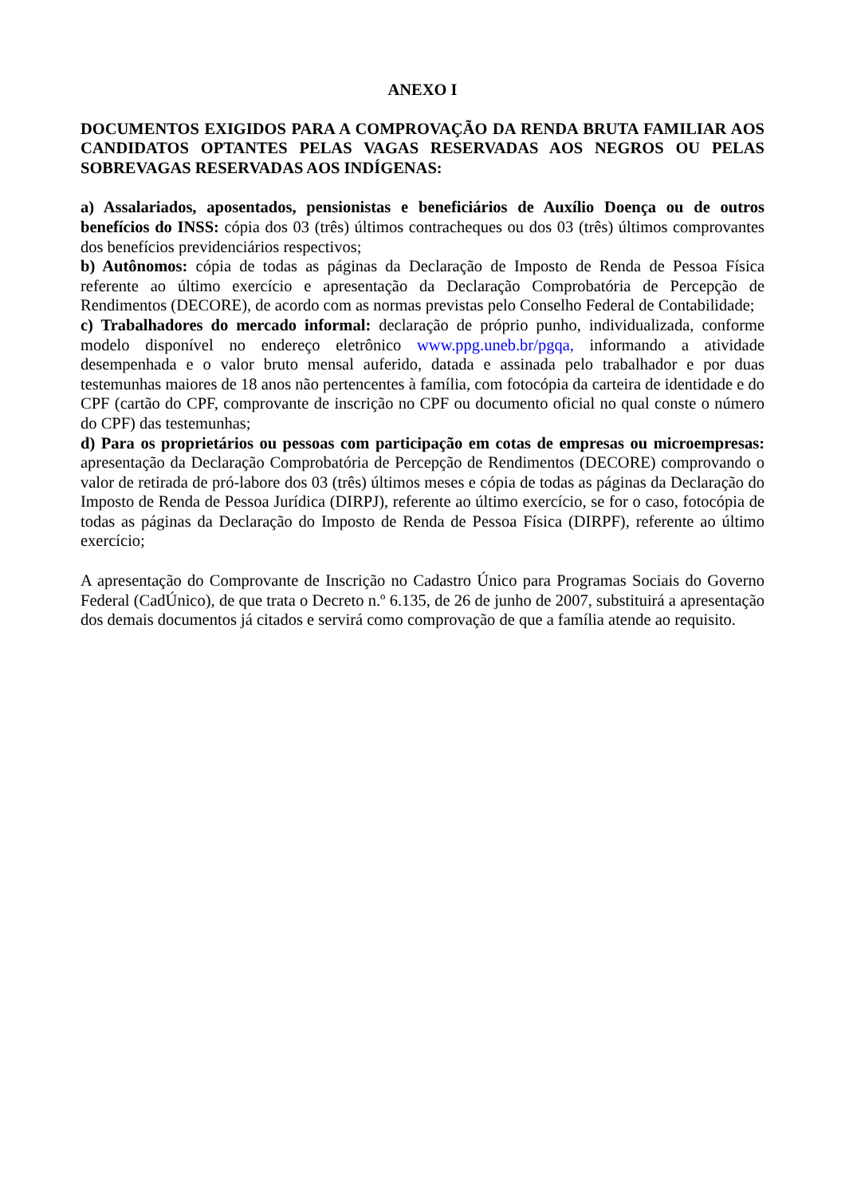ANEXO I
DOCUMENTOS EXIGIDOS PARA A COMPROVAÇÃO DA RENDA BRUTA FAMILIAR AOS CANDIDATOS OPTANTES PELAS VAGAS RESERVADAS AOS NEGROS OU PELAS SOBREVAGAS RESERVADAS AOS INDÍGENAS:
a) Assalariados, aposentados, pensionistas e beneficiários de Auxílio Doença ou de outros benefícios do INSS: cópia dos 03 (três) últimos contracheques ou dos 03 (três) últimos comprovantes dos benefícios previdenciários respectivos;
b) Autônomos: cópia de todas as páginas da Declaração de Imposto de Renda de Pessoa Física referente ao último exercício e apresentação da Declaração Comprobatória de Percepção de Rendimentos (DECORE), de acordo com as normas previstas pelo Conselho Federal de Contabilidade;
c) Trabalhadores do mercado informal: declaração de próprio punho, individualizada, conforme modelo disponível no endereço eletrônico www.ppg.uneb.br/pgqa, informando a atividade desempenhada e o valor bruto mensal auferido, datada e assinada pelo trabalhador e por duas testemunhas maiores de 18 anos não pertencentes à família, com fotocópia da carteira de identidade e do CPF (cartão do CPF, comprovante de inscrição no CPF ou documento oficial no qual conste o número do CPF) das testemunhas;
d) Para os proprietários ou pessoas com participação em cotas de empresas ou microempresas: apresentação da Declaração Comprobatória de Percepção de Rendimentos (DECORE) comprovando o valor de retirada de pró-labore dos 03 (três) últimos meses e cópia de todas as páginas da Declaração do Imposto de Renda de Pessoa Jurídica (DIRPJ), referente ao último exercício, se for o caso, fotocópia de todas as páginas da Declaração do Imposto de Renda de Pessoa Física (DIRPF), referente ao último exercício;
A apresentação do Comprovante de Inscrição no Cadastro Único para Programas Sociais do Governo Federal (CadÚnico), de que trata o Decreto n.º 6.135, de 26 de junho de 2007, substituirá a apresentação dos demais documentos já citados e servirá como comprovação de que a família atende ao requisito.